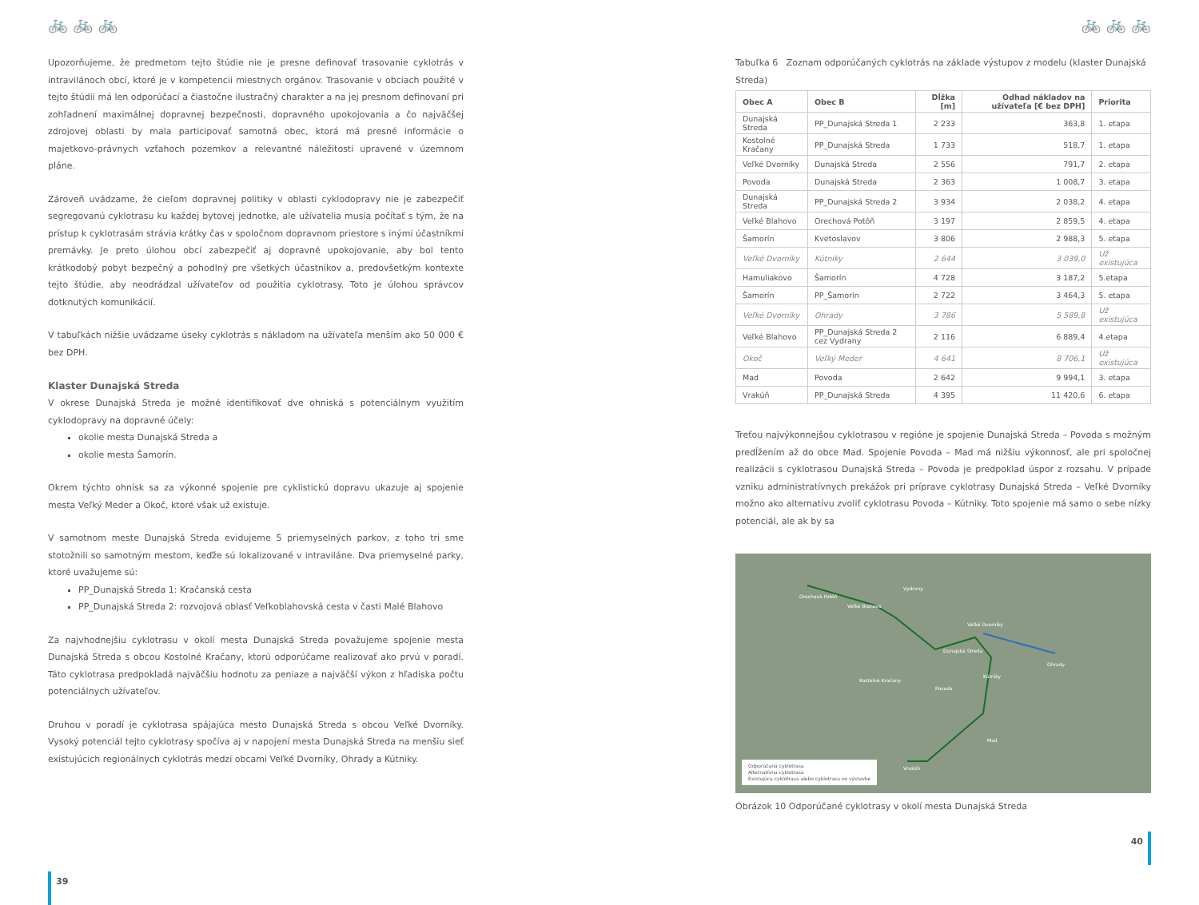🚲 🚲 🚲
Upozorňujeme, že predmetom tejto štúdie nie je presne definovať trasovanie cyklotrás v intravilánoch obcí, ktoré je v kompetencii miestnych orgánov. Trasovanie v obciach použité v tejto štúdii má len odporúčací a čiastočne ilustračný charakter a na jej presnom definovaní pri zohľadnení maximálnej dopravnej bezpečnosti, dopravného upokojovania a čo najväčšej zdrojovej oblasti by mala participovať samotná obec, ktorá má presné informácie o majetkovo-právnych vzťahoch pozemkov a relevantné náležitosti upravené v územnom pláne.
Zároveň uvádzame, že cieľom dopravnej politiky v oblasti cyklodopravy nie je zabezpečiť segregovanú cyklotrasu ku každej bytovej jednotke, ale užívatelia musia počítať s tým, že na prístup k cyklotrasám strávia krátky čas v spoločnom dopravnom priestore s inými účastníkmi premávky. Je preto úlohou obcí zabezpečiť aj dopravné upokojovanie, aby bol tento krátkodobý pobyt bezpečný a pohodlný pre všetkých účastníkov a, predovšetkým kontexte tejto štúdie, aby neodrádzal užívateľov od použitia cyklotrasy. Toto je úlohou správcov dotknutých komunikácií.
V tabuľkách nižšie uvádzame úseky cyklotrás s nákladom na užívateľa menším ako 50 000 € bez DPH.
Klaster Dunajská Streda
V okrese Dunajská Streda je možné identifikovať dve ohniská s potenciálnym využitím cyklodopravy na dopravné účely:
okolie mesta Dunajská Streda a
okolie mesta Šamorín.
Okrem týchto ohnísk sa za výkonné spojenie pre cyklistickú dopravu ukazuje aj spojenie mesta Veľký Meder a Okoč, ktoré však už existuje.
V samotnom meste Dunajská Streda evidujeme 5 priemyselných parkov, z toho tri sme stotožnili so samotným mestom, keďže sú lokalizované v intraviláne. Dva priemyselné parky, ktoré uvažujeme sú:
PP_Dunajská Streda 1: Kračanská cesta
PP_Dunajská Streda 2: rozvojová oblasť Veľkoblahovská cesta v časti Malé Blahovo
Za najvhodnejšiu cyklotrasu v okolí mesta Dunajská Streda považujeme spojenie mesta Dunajská Streda s obcou Kostolné Kračany, ktorú odporúčame realizovať ako prvú v poradí. Táto cyklotrasa predpokladá najväčšiu hodnotu za peniaze a najväčší výkon z hľadiska počtu potenciálnych užívateľov.
Druhou v poradí je cyklotrasa spájajúca mesto Dunajská Streda s obcou Veľké Dvorníky. Vysoký potenciál tejto cyklotrasy spočíva aj v napojení mesta Dunajská Streda na menšiu sieť existujúcich regionálnych cyklotrás medzi obcami Veľké Dvorníky, Ohrady a Kútniky.
39
🚲 🚲 🚲
Tabuľka 6 Zoznam odporúčaných cyklotrás na základe výstupov z modelu (klaster Dunajská Streda)
| Obec A | Obec B | Dĺžka [m] | Odhad nákladov na užívateľa [€ bez DPH] | Priorita |
| --- | --- | --- | --- | --- |
| Dunajská Streda | PP_Dunajská Streda 1 | 2 233 | 363,8 | 1. etapa |
| Kostolné Kračany | PP_Dunajská Streda | 1 733 | 518,7 | 1. etapa |
| Veľké Dvorníky | Dunajská Streda | 2 556 | 791,7 | 2. etapa |
| Povoda | Dunajská Streda | 2 363 | 1 008,7 | 3. etapa |
| Dunajská Streda | PP_Dunajská Streda 2 | 3 934 | 2 038,2 | 4. etapa |
| Veľké Blahovo | Orechová Potôň | 3 197 | 2 859,5 | 4. etapa |
| Šamorín | Kvetoslavov | 3 806 | 2 988,3 | 5. etapa |
| Veľké Dvorníky | Kútniky | 2 644 | 3 039,0 | Už existujúca |
| Hamuliakovo | Šamorín | 4 728 | 3 187,2 | 5.etapa |
| Šamorín | PP_Šamorín | 2 722 | 3 464,3 | 5. etapa |
| Veľké Dvorníky | Ohrady | 3 786 | 5 589,8 | Už existujúca |
| Veľké Blahovo | PP_Dunajská Streda 2 cez Vydrany | 2 116 | 6 889,4 | 4.etapa |
| Okoč | Veľký Meder | 4 641 | 8 706,1 | Už existujúca |
| Mad | Povoda | 2 642 | 9 994,1 | 3. etapa |
| Vrakúň | PP_Dunajská Streda | 4 395 | 11 420,6 | 6. etapa |
Treťou najvýkonnejšou cyklotrasou v regióne je spojenie Dunajská Streda – Povoda s možným predĺžením až do obce Mad. Spojenie Povoda – Mad má nižšiu výkonnosť, ale pri spoločnej realizácii s cyklotrasou Dunajská Streda – Povoda je predpoklad úspor z rozsahu. V prípade vzniku administratívnych prekážok pri príprave cyklotrasy Dunajská Streda – Veľké Dvorníky možno ako alternatívu zvoliť cyklotrasu Povoda – Kútniky. Toto spojenie má samo o sebe nízky potenciál, ale ak by sa
Orechová Potôň
Vydrany
Veľké Blahovo
Dunajská Streda
Veľké Dvorníky
Ohrady
Kostolné Kračany
Kútniky
Povoda
Mad
Vrakúň
Odporúčaná cyklotrasa
Alternatívna cyklotrasa
Existujúca cyklotrasa alebo cyklotrasa vo výstavbe
Obrázok 10 Odporúčané cyklotrasy v okolí mesta Dunajská Streda
40